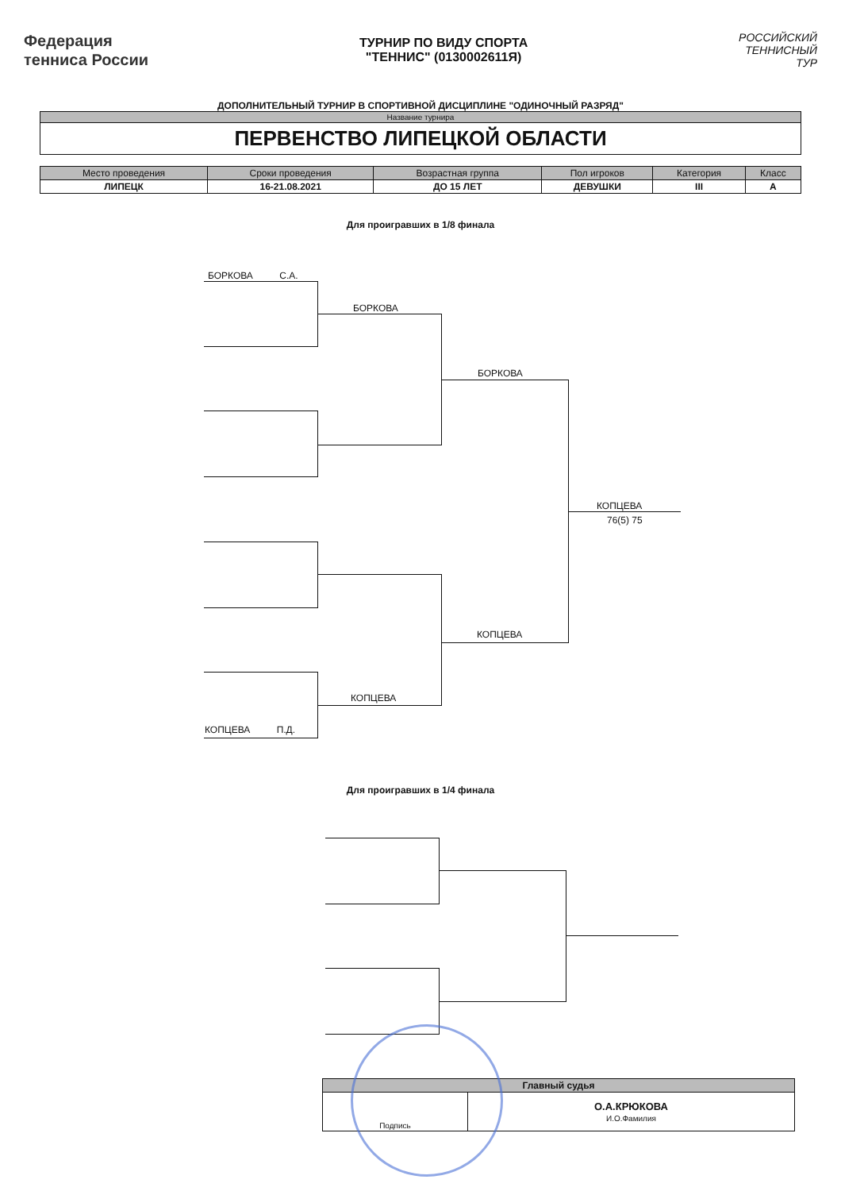Федерация
тенниса России
ТУРНИР ПО ВИДУ СПОРТА
"ТЕННИС" (0130002611Я)
РОССИЙСКИЙ
ТЕННИСНЫЙ
ТУР
ДОПОЛНИТЕЛЬНЫЙ ТУРНИР В СПОРТИВНОЙ ДИСЦИПЛИНЕ "ОДИНОЧНЫЙ РАЗРЯД"
| Название турнира |
| --- |
| ПЕРВЕНСТВО ЛИПЕЦКОЙ ОБЛАСТИ |
| Место проведения | Сроки проведения | Возрастная группа | Пол игроков | Категория | Класс |
| --- | --- | --- | --- | --- | --- |
| ЛИПЕЦК | 16-21.08.2021 | ДО 15 ЛЕТ | ДЕВУШКИ | III | A |
Для проигравших в 1/8 финала
БОРКОВА С.А.
БОРКОВА
БОРКОВА
КОПЦЕВА
76(5) 75
КОПЦЕВА
КОПЦЕВА
КОПЦЕВА П.Д.
Для проигравших в 1/4 финала
| Главный судья | |
| --- | --- |
| Подпись | О.А.КРЮКОВА И.О.Фамилия |